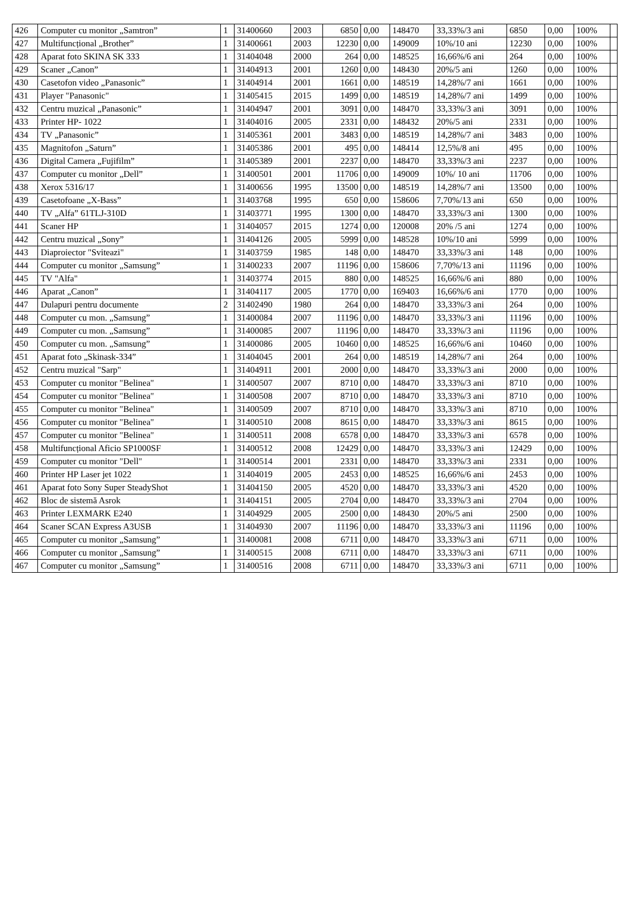| 426 | Computer cu monitor „Samtron” | 1 | 31400660 | 2003 | 6850 | 0,00 | 148470 | 33,33%/3 ani | 6850 | 0,00 | 100% | |
| 427 | Multifuncțional „Brother” | 1 | 31400661 | 2003 | 12230 | 0,00 | 149009 | 10%/10 ani | 12230 | 0,00 | 100% | |
| 428 | Aparat foto SKINA SK 333 | 1 | 31404048 | 2000 | 264 | 0,00 | 148525 | 16,66%/6 ani | 264 | 0,00 | 100% | |
| 429 | Scaner „Canon” | 1 | 31404913 | 2001 | 1260 | 0,00 | 148430 | 20%/5 ani | 1260 | 0,00 | 100% | |
| 430 | Casetofon video „Panasonic” | 1 | 31404914 | 2001 | 1661 | 0,00 | 148519 | 14,28%/7 ani | 1661 | 0,00 | 100% | |
| 431 | Player "Panasonic" | 1 | 31405415 | 2015 | 1499 | 0,00 | 148519 | 14,28%/7 ani | 1499 | 0,00 | 100% | |
| 432 | Centru muzical „Panasonic” | 1 | 31404947 | 2001 | 3091 | 0,00 | 148470 | 33,33%/3 ani | 3091 | 0,00 | 100% | |
| 433 | Printer HP- 1022 | 1 | 31404016 | 2005 | 2331 | 0,00 | 148432 | 20%/5 ani | 2331 | 0,00 | 100% | |
| 434 | TV „Panasonic” | 1 | 31405361 | 2001 | 3483 | 0,00 | 148519 | 14,28%/7 ani | 3483 | 0,00 | 100% | |
| 435 | Magnitofon „Saturn” | 1 | 31405386 | 2001 | 495 | 0,00 | 148414 | 12,5%/8 ani | 495 | 0,00 | 100% | |
| 436 | Digital Camera „Fujifilm” | 1 | 31405389 | 2001 | 2237 | 0,00 | 148470 | 33,33%/3 ani | 2237 | 0,00 | 100% | |
| 437 | Computer cu monitor „Dell” | 1 | 31400501 | 2001 | 11706 | 0,00 | 149009 | 10%/ 10 ani | 11706 | 0,00 | 100% | |
| 438 | Xerox 5316/17 | 1 | 31400656 | 1995 | 13500 | 0,00 | 148519 | 14,28%/7 ani | 13500 | 0,00 | 100% | |
| 439 | Casetofoane „X-Bass” | 1 | 31403768 | 1995 | 650 | 0,00 | 158606 | 7,70%/13 ani | 650 | 0,00 | 100% | |
| 440 | TV „Alfa” 61TLJ-310D | 1 | 31403771 | 1995 | 1300 | 0,00 | 148470 | 33,33%/3 ani | 1300 | 0,00 | 100% | |
| 441 | Scaner HP | 1 | 31404057 | 2015 | 1274 | 0,00 | 120008 | 20% /5 ani | 1274 | 0,00 | 100% | |
| 442 | Centru muzical „Sony” | 1 | 31404126 | 2005 | 5999 | 0,00 | 148528 | 10%/10 ani | 5999 | 0,00 | 100% | |
| 443 | Diaproiector "Sviteazi" | 1 | 31403759 | 1985 | 148 | 0,00 | 148470 | 33,33%/3 ani | 148 | 0,00 | 100% | |
| 444 | Computer cu monitor „Samsung” | 1 | 31400233 | 2007 | 11196 | 0,00 | 158606 | 7,70%/13 ani | 11196 | 0,00 | 100% | |
| 445 | TV "Alfa" | 1 | 31403774 | 2015 | 880 | 0,00 | 148525 | 16,66%/6 ani | 880 | 0,00 | 100% | |
| 446 | Aparat „Canon” | 1 | 31404117 | 2005 | 1770 | 0,00 | 169403 | 16,66%/6 ani | 1770 | 0,00 | 100% | |
| 447 | Dulapuri pentru documente | 2 | 31402490 | 1980 | 264 | 0,00 | 148470 | 33,33%/3 ani | 264 | 0,00 | 100% | |
| 448 | Computer cu mon. „Samsung” | 1 | 31400084 | 2007 | 11196 | 0,00 | 148470 | 33,33%/3 ani | 11196 | 0,00 | 100% | |
| 449 | Computer cu mon. „Samsung” | 1 | 31400085 | 2007 | 11196 | 0,00 | 148470 | 33,33%/3 ani | 11196 | 0,00 | 100% | |
| 450 | Computer cu mon. „Samsung” | 1 | 31400086 | 2005 | 10460 | 0,00 | 148525 | 16,66%/6 ani | 10460 | 0,00 | 100% | |
| 451 | Aparat foto „Skinask-334” | 1 | 31404045 | 2001 | 264 | 0,00 | 148519 | 14,28%/7 ani | 264 | 0,00 | 100% | |
| 452 | Centru muzical "Sarp" | 1 | 31404911 | 2001 | 2000 | 0,00 | 148470 | 33,33%/3 ani | 2000 | 0,00 | 100% | |
| 453 | Computer cu monitor "Belinea" | 1 | 31400507 | 2007 | 8710 | 0,00 | 148470 | 33,33%/3 ani | 8710 | 0,00 | 100% | |
| 454 | Computer cu monitor "Belinea" | 1 | 31400508 | 2007 | 8710 | 0,00 | 148470 | 33,33%/3 ani | 8710 | 0,00 | 100% | |
| 455 | Computer cu monitor "Belinea" | 1 | 31400509 | 2007 | 8710 | 0,00 | 148470 | 33,33%/3 ani | 8710 | 0,00 | 100% | |
| 456 | Computer cu monitor "Belinea" | 1 | 31400510 | 2008 | 8615 | 0,00 | 148470 | 33,33%/3 ani | 8615 | 0,00 | 100% | |
| 457 | Computer cu monitor "Belinea" | 1 | 31400511 | 2008 | 6578 | 0,00 | 148470 | 33,33%/3 ani | 6578 | 0,00 | 100% | |
| 458 | Multifuncțional Aficio SP1000SF | 1 | 31400512 | 2008 | 12429 | 0,00 | 148470 | 33,33%/3 ani | 12429 | 0,00 | 100% | |
| 459 | Computer cu monitor "Dell" | 1 | 31400514 | 2001 | 2331 | 0,00 | 148470 | 33,33%/3 ani | 2331 | 0,00 | 100% | |
| 460 | Printer HP Laser jet 1022 | 1 | 31404019 | 2005 | 2453 | 0,00 | 148525 | 16,66%/6 ani | 2453 | 0,00 | 100% | |
| 461 | Aparat foto Sony Super SteadyShot | 1 | 31404150 | 2005 | 4520 | 0,00 | 148470 | 33,33%/3 ani | 4520 | 0,00 | 100% | |
| 462 | Bloc de sistemă Asrok | 1 | 31404151 | 2005 | 2704 | 0,00 | 148470 | 33,33%/3 ani | 2704 | 0,00 | 100% | |
| 463 | Printer LEXMARK E240 | 1 | 31404929 | 2005 | 2500 | 0,00 | 148430 | 20%/5 ani | 2500 | 0,00 | 100% | |
| 464 | Scaner SCAN Express A3USB | 1 | 31404930 | 2007 | 11196 | 0,00 | 148470 | 33,33%/3 ani | 11196 | 0,00 | 100% | |
| 465 | Computer cu monitor „Samsung” | 1 | 31400081 | 2008 | 6711 | 0,00 | 148470 | 33,33%/3 ani | 6711 | 0,00 | 100% | |
| 466 | Computer cu monitor „Samsung” | 1 | 31400515 | 2008 | 6711 | 0,00 | 148470 | 33,33%/3 ani | 6711 | 0,00 | 100% | |
| 467 | Computer cu monitor „Samsung” | 1 | 31400516 | 2008 | 6711 | 0,00 | 148470 | 33,33%/3 ani | 6711 | 0,00 | 100% | |